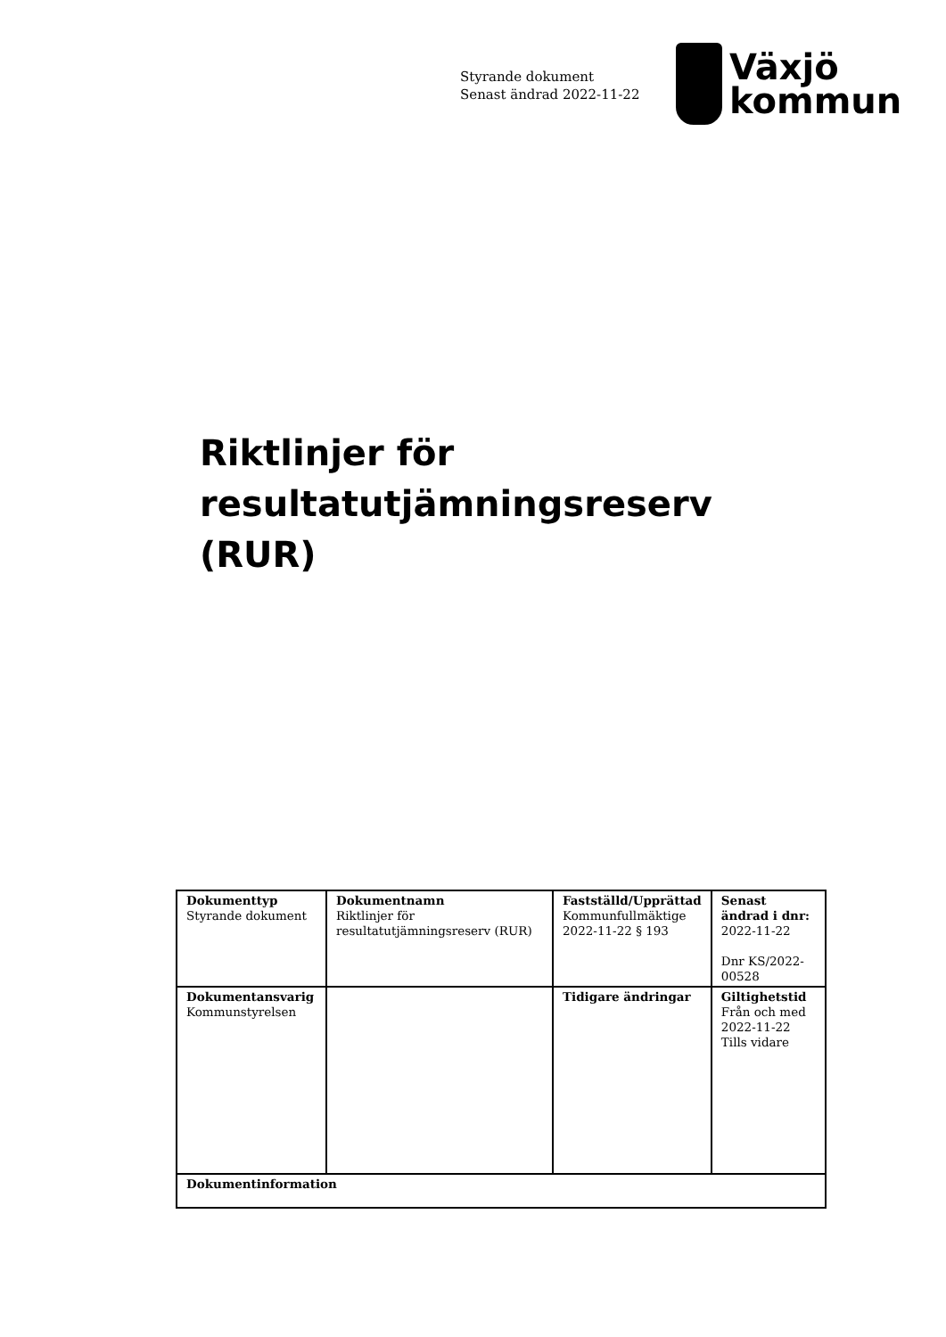Styrande dokument
Senast ändrad 2022-11-22
Växjö
kommun
Riktlinjer för
resultatutjämningsreserv
(RUR)
| Dokumenttyp Styrande dokument | Dokumentnamn Riktlinjer för resultatutjämningsreserv (RUR) | Fastställd/Upprättad Kommunfullmäktige 2022-11-22 § 193 | Senast ändrad i dnr: 2022-11-22 Dnr KS/2022-00528 |
| Dokumentansvarig Kommunstyrelsen | | Tidigare ändringar | Giltighetstid Från och med 2022-11-22 Tills vidare |
| Dokumentinformation | | | |